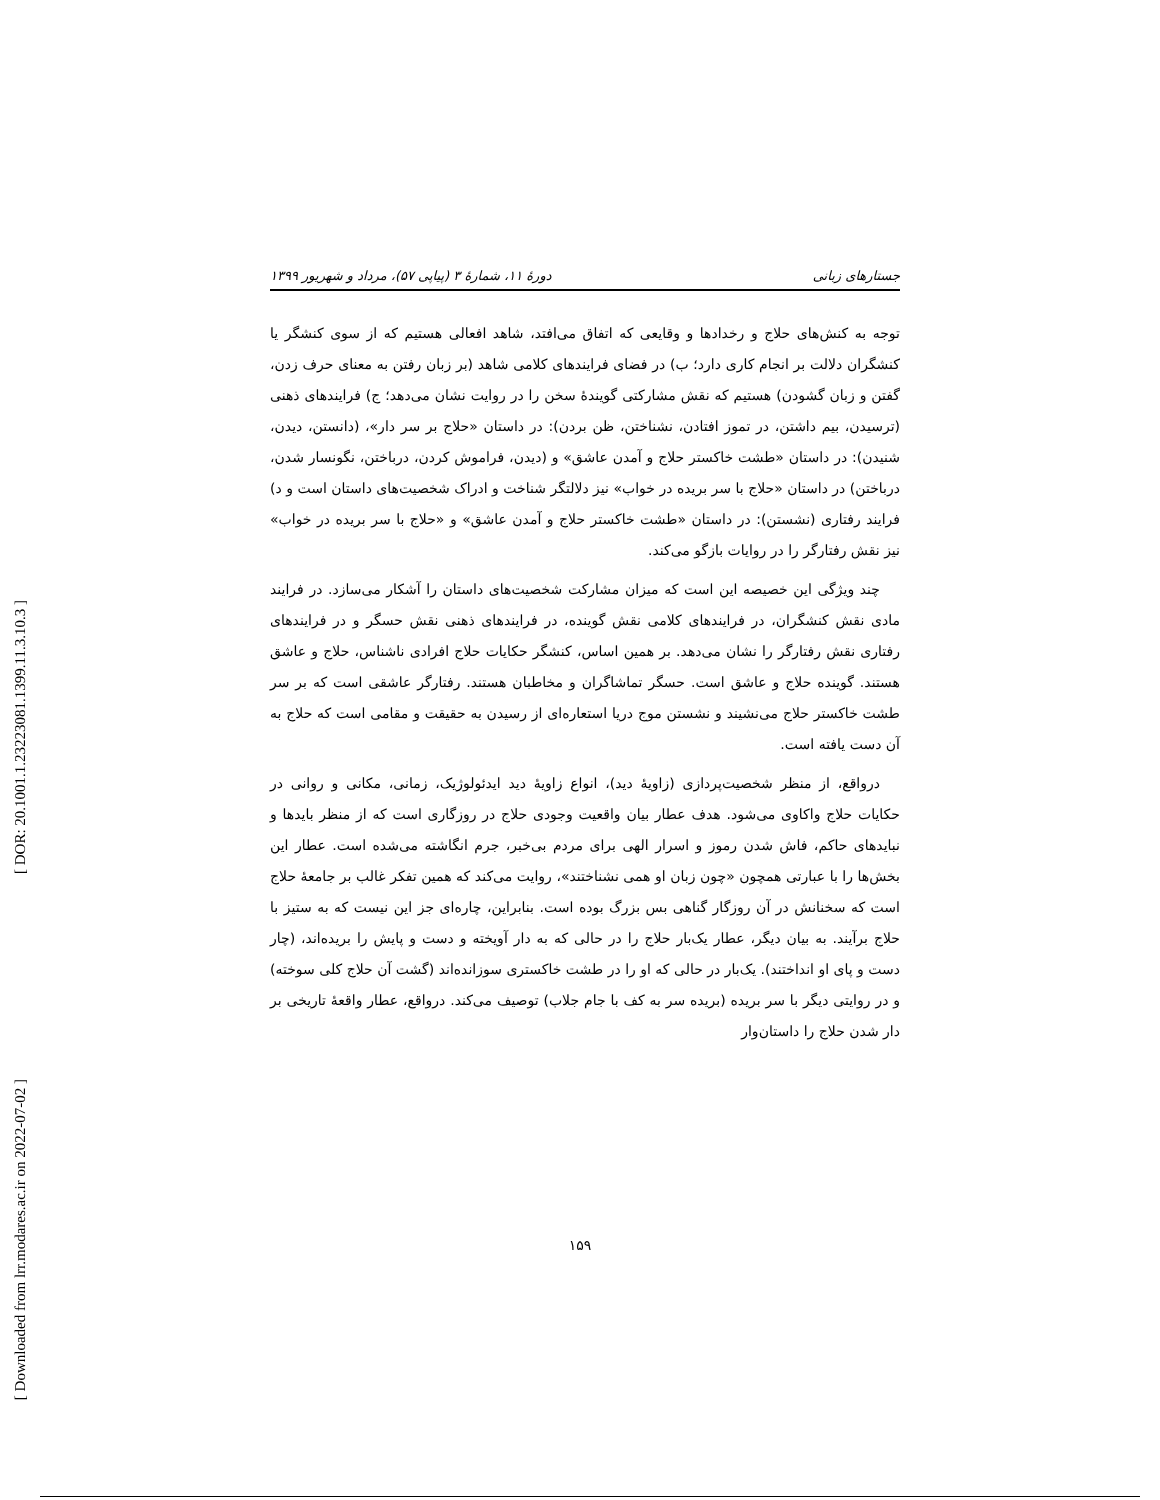[ DOR: 20.1001.1.23223081.1399.11.3.10.3 ]
[ Downloaded from lrr.modares.ac.ir on 2022-07-02 ]
جستارهای زبانی دورهٔ ۱۱، شمارهٔ ۳ (پیاپی ۵۷)، مرداد و شهریور ۱۳۹۹
توجه به کنش‌های حلاج و رخدادها و وقایعی که اتفاق می‌افتد، شاهد افعالی هستیم که از سوی کنشگر یا کنشگران دلالت بر انجام کاری دارد؛ ب) در فضای فرایندهای کلامی شاهد (بر زبان رفتن به معنای حرف زدن، گفتن و زبان گشودن) هستیم که نقش مشارکتی گویندهٔ سخن را در روایت نشان می‌دهد؛ ج) فرایندهای ذهنی (ترسیدن، بیم داشتن، در تموز افتادن، نشناختن، ظن بردن): در داستان «حلاج بر سر دار»، (دانستن، دیدن، شنیدن): در داستان «طشت خاکستر حلاج و آمدن عاشق» و (دیدن، فراموش کردن، درباختن، نگونسار شدن، درباختن) در داستان «حلاج با سر بریده در خواب» نیز دلالتگر شناخت و ادراک شخصیت‌های داستان است و د) فرایند رفتاری (نشستن): در داستان «طشت خاکستر حلاج و آمدن عاشق» و «حلاج با سر بریده در خواب» نیز نقش رفتارگر را در روایات بازگو می‌کند.
چند ویژگی این خصیصه این است که میزان مشارکت شخصیت‌های داستان را آشکار می‌سازد. در فرایند مادی نقش کنشگران، در فرایندهای کلامی نقش گوینده، در فرایندهای ذهنی نقش حسگر و در فرایندهای رفتاری نقش رفتارگر را نشان می‌دهد. بر همین اساس، کنشگر حکایات حلاج افرادی ناشناس، حلاج و عاشق هستند. گوینده حلاج و عاشق است. حسگر تماشاگران و مخاطبان هستند. رفتارگر عاشقی است که بر سر طشت خاکستر حلاج می‌نشیند و نشستن موج دریا استعاره‌ای از رسیدن به حقیقت و مقامی است که حلاج به آن دست یافته است.
درواقع، از منظر شخصیت‌پردازی (زاویهٔ دید)، انواع زاویهٔ دید ایدئولوژیک، زمانی، مکانی و روانی در حکایات حلاج واکاوی می‌شود. هدف عطار بیان واقعیت وجودی حلاج در روزگاری است که از منظر بایدها و نبایدهای حاکم، فاش شدن رموز و اسرار الهی برای مردم بی‌خبر، جرم انگاشته می‌شده است. عطار این بخش‌ها را با عبارتی همچون «چون زبان او همی نشناختند»، روایت می‌کند که همین تفکر غالب بر جامعهٔ حلاج است که سخنانش در آن روزگار گناهی بس بزرگ بوده است. بنابراین، چاره‌ای جز این نیست که به ستیز با حلاج برآیند. به بیان دیگر، عطار یک‌بار حلاج را در حالی که به دار آویخته و دست و پایش را بریده‌اند، (چار دست و پای او انداختند). یک‌بار در حالی که او را در طشت خاکستری سوزانده‌اند (گشت آن حلاج کلی سوخته) و در روایتی دیگر با سر بریده (بریده سر به کف با جام جلاب) توصیف می‌کند. درواقع، عطار واقعهٔ تاریخی بر دار شدن حلاج را داستان‌وار
۱۵۹